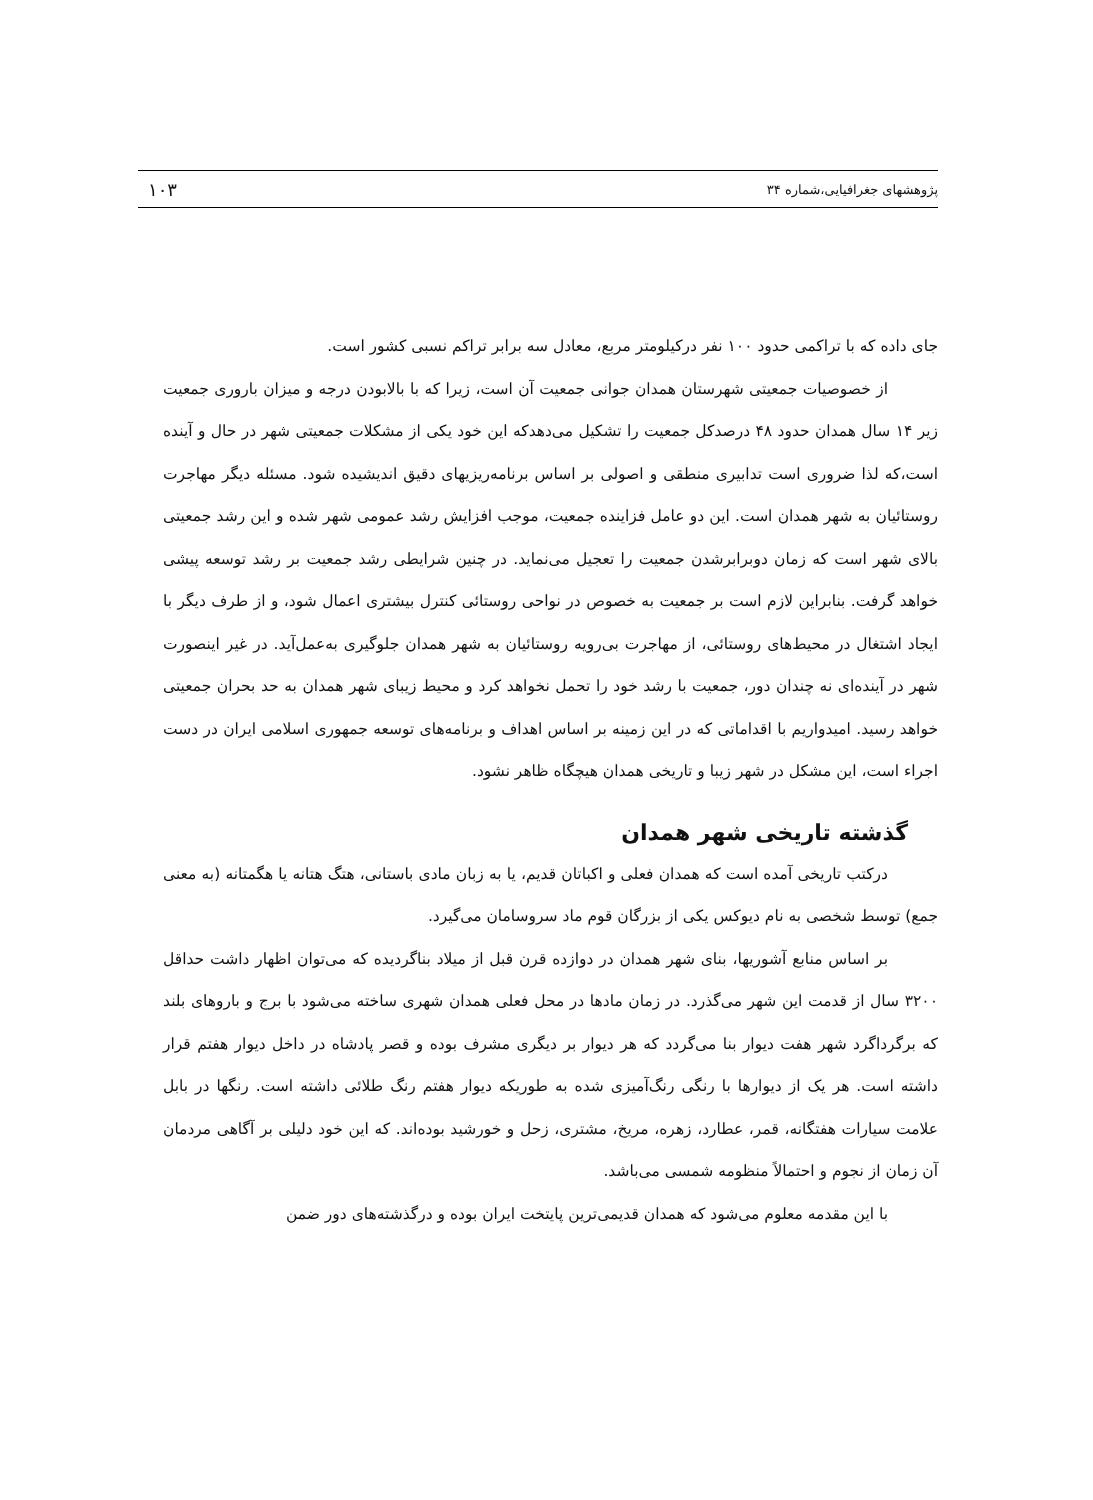پژوهشهای جغرافیایی،شماره ۳۴ ۱۰۳
جای داده که با تراکمی حدود ۱۰۰ نفر درکیلومتر مربع، معادل سه برابر تراکم نسبی کشور است.
از خصوصیات جمعیتی شهرستان همدان جوانی جمعیت آن است، زیرا که با بالابودن درجه و میزان باروری جمعیت زیر ۱۴ سال همدان حدود ۴۸ درصدکل جمعیت را تشکیل می‌دهدکه این خود یکی از مشکلات جمعیتی شهر در حال و آینده است،که لذا ضروری است تدابیری منطقی و اصولی بر اساس برنامه‌ریزیهای دقیق اندیشیده شود. مسئله دیگر مهاجرت روستائیان به شهر همدان است. این دو عامل فزاینده جمعیت، موجب افزایش رشد عمومی شهر شده و این رشد جمعیتی بالای شهر است که زمان دوبرابرشدن جمعیت را تعجیل می‌نماید. در چنین شرایطی رشد جمعیت بر رشد توسعه پیشی خواهد گرفت. بنابراین لازم است بر جمعیت به خصوص در نواحی روستائی کنترل بیشتری اعمال شود، و از طرف دیگر با ایجاد اشتغال در محیط‌های روستائی، از مهاجرت بی‌رویه روستائیان به شهر همدان جلوگیری به‌عمل‌آید. در غیر اینصورت شهر در آینده‌ای نه چندان دور، جمعیت با رشد خود را تحمل نخواهد کرد و محیط زیبای شهر همدان به حد بحران جمعیتی خواهد رسید. امیدواریم با اقداماتی که در این زمینه بر اساس اهداف و برنامه‌های توسعه جمهوری اسلامی ایران در دست اجراء است، این مشکل در شهر زیبا و تاریخی همدان هیچگاه ظاهر نشود.
گذشته تاریخی شهر همدان
درکتب تاریخی آمده است که همدان فعلی و اکباتان قدیم، یا به زبان مادی باستانی، هتگ هتانه یا هگمتانه (به معنی جمع) توسط شخصی به نام دیوکس یکی از بزرگان قوم ماد سروسامان می‌گیرد.
بر اساس منابع آشوریها، بنای شهر همدان در دوازده قرن قبل از میلاد بناگردیده که می‌توان اظهار داشت حداقل ۳۲۰۰ سال از قدمت این شهر می‌گذرد. در زمان مادها در محل فعلی همدان شهری ساخته می‌شود با برج و باروهای بلند که برگرداگرد شهر هفت دیوار بنا می‌گردد که هر دیوار بر دیگری مشرف بوده و قصر پادشاه در داخل دیوار هفتم قرار داشته است. هر یک از دیوارها با رنگی رنگ‌آمیزی شده به طوریکه دیوار هفتم رنگ طلائی داشته است. رنگها در بابل علامت سیارات هفتگانه، قمر، عطارد، زهره، مریخ، مشتری، زحل و خورشید بوده‌اند. که این خود دلیلی بر آگاهی مردمان آن زمان از نجوم و احتمالاً منظومه شمسی می‌باشد.
با این مقدمه معلوم می‌شود که همدان قدیمی‌ترین پایتخت ایران بوده و درگذشته‌های دور ضمن